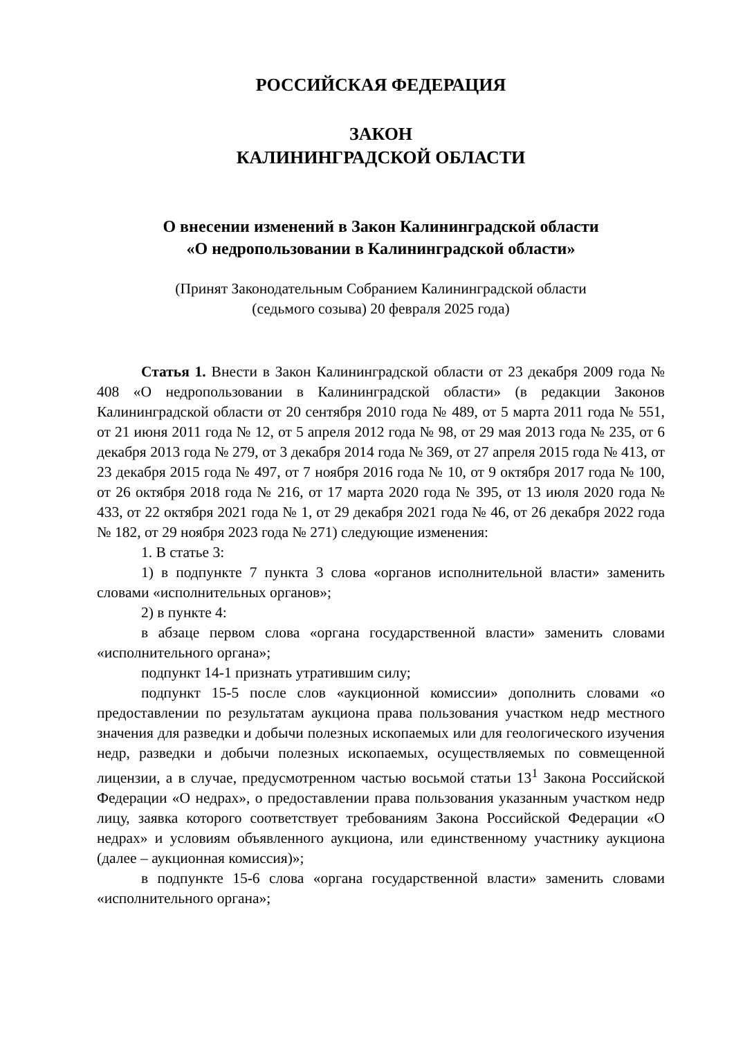РОССИЙСКАЯ ФЕДЕРАЦИЯ
ЗАКОН
КАЛИНИНГРАДСКОЙ ОБЛАСТИ
О внесении изменений в Закон Калининградской области
«О недропользовании в Калининградской области»
(Принят Законодательным Собранием Калининградской области
(седьмого созыва) 20 февраля 2025 года)
Статья 1. Внести в Закон Калининградской области от 23 декабря 2009 года № 408 «О недропользовании в Калининградской области» (в редакции Законов Калининградской области от 20 сентября 2010 года № 489, от 5 марта 2011 года № 551, от 21 июня 2011 года № 12, от 5 апреля 2012 года № 98, от 29 мая 2013 года № 235, от 6 декабря 2013 года № 279, от 3 декабря 2014 года № 369, от 27 апреля 2015 года № 413, от 23 декабря 2015 года № 497, от 7 ноября 2016 года № 10, от 9 октября 2017 года № 100, от 26 октября 2018 года № 216, от 17 марта 2020 года № 395, от 13 июля 2020 года № 433, от 22 октября 2021 года № 1, от 29 декабря 2021 года № 46, от 26 декабря 2022 года № 182, от 29 ноября 2023 года № 271) следующие изменения:
1. В статье 3:
1) в подпункте 7 пункта 3 слова «органов исполнительной власти» заменить словами «исполнительных органов»;
2) в пункте 4:
в абзаце первом слова «органа государственной власти» заменить словами «исполнительного органа»;
подпункт 14-1 признать утратившим силу;
подпункт 15-5 после слов «аукционной комиссии» дополнить словами «о предоставлении по результатам аукциона права пользования участком недр местного значения для разведки и добычи полезных ископаемых или для геологического изучения недр, разведки и добычи полезных ископаемых, осуществляемых по совмещенной лицензии, а в случае, предусмотренном частью восьмой статьи 13<sup>1</sup> Закона Российской Федерации «О недрах», о предоставлении права пользования указанным участком недр лицу, заявка которого соответствует требованиям Закона Российской Федерации «О недрах» и условиям объявленного аукциона, или единственному участнику аукциона (далее – аукционная комиссия)»;
в подпункте 15-6 слова «органа государственной власти» заменить словами «исполнительного органа»;